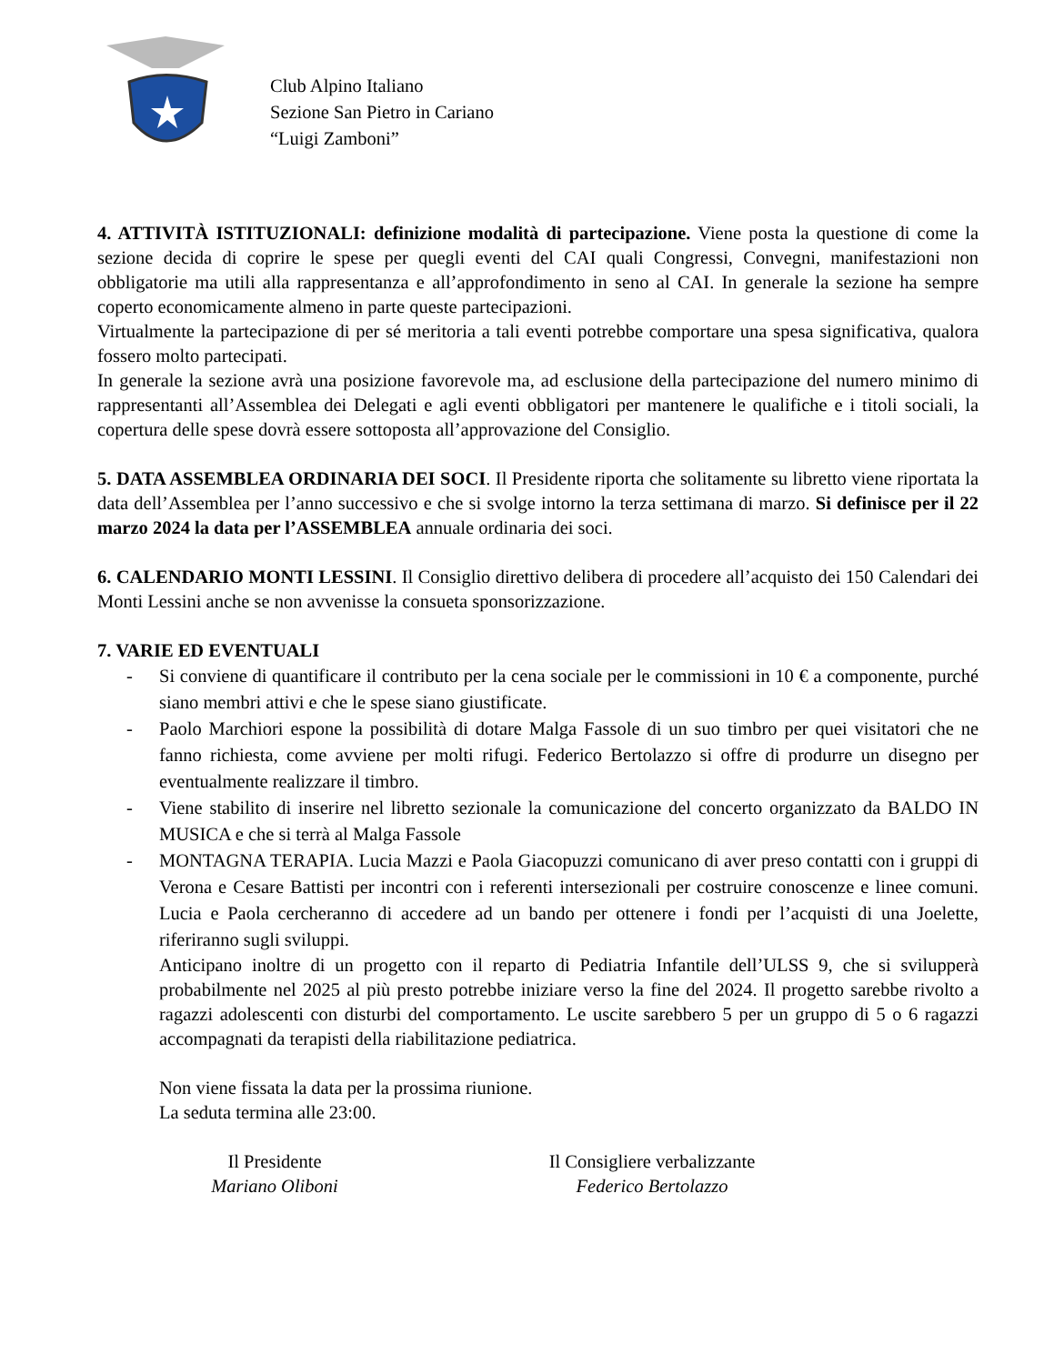Club Alpino Italiano
Sezione San Pietro in Cariano
“Luigi Zamboni”
4. ATTIVITÀ ISTITUZIONALI: definizione modalità di partecipazione. Viene posta la questione di come la sezione decida di coprire le spese per quegli eventi del CAI quali Congressi, Convegni, manifestazioni non obbligatorie ma utili alla rappresentanza e all’approfondimento in seno al CAI. In generale la sezione ha sempre coperto economicamente almeno in parte queste partecipazioni.
Virtualmente la partecipazione di per sé meritoria a tali eventi potrebbe comportare una spesa significativa, qualora fossero molto partecipati.
In generale la sezione avrà una posizione favorevole ma, ad esclusione della partecipazione del numero minimo di rappresentanti all’Assemblea dei Delegati e agli eventi obbligatori per mantenere le qualifiche e i titoli sociali, la copertura delle spese dovrà essere sottoposta all’approvazione del Consiglio.
5. DATA ASSEMBLEA ORDINARIA DEI SOCI. Il Presidente riporta che solitamente su libretto viene riportata la data dell’Assemblea per l’anno successivo e che si svolge intorno la terza settimana di marzo. Si definisce per il 22 marzo 2024 la data per l’ASSEMBLEA annuale ordinaria dei soci.
6. CALENDARIO MONTI LESSINI. Il Consiglio direttivo delibera di procedere all’acquisto dei 150 Calendari dei Monti Lessini anche se non avvenisse la consueta sponsorizzazione.
7. VARIE ED EVENTUALI
- Si conviene di quantificare il contributo per la cena sociale per le commissioni in 10 € a componente, purché siano membri attivi e che le spese siano giustificate.
- Paolo Marchiori espone la possibilità di dotare Malga Fassole di un suo timbro per quei visitatori che ne fanno richiesta, come avviene per molti rifugi. Federico Bertolazzo si offre di produrre un disegno per eventualmente realizzare il timbro.
- Viene stabilito di inserire nel libretto sezionale la comunicazione del concerto organizzato da BALDO IN MUSICA e che si terrà al Malga Fassole
- MONTAGNA TERAPIA. Lucia Mazzi e Paola Giacopuzzi comunicano di aver preso contatti con i gruppi di Verona e Cesare Battisti per incontri con i referenti intersezionali per costruire conoscenze e linee comuni. Lucia e Paola cercheranno di accedere ad un bando per ottenere i fondi per l’acquisti di una Joelette, riferiranno sugli sviluppi.
Anticipano inoltre di un progetto con il reparto di Pediatria Infantile dell’ULSS 9, che si svilupperà probabilmente nel 2025 al più presto potrebbe iniziare verso la fine del 2024. Il progetto sarebbe rivolto a ragazzi adolescenti con disturbi del comportamento. Le uscite sarebbero 5 per un gruppo di 5 o 6 ragazzi accompagnati da terapisti della riabilitazione pediatrica.
Non viene fissata la data per la prossima riunione.
La seduta termina alle 23:00.
Il Presidente
Mariano Oliboni
Il Consigliere verbalizzante
Federico Bertolazzo